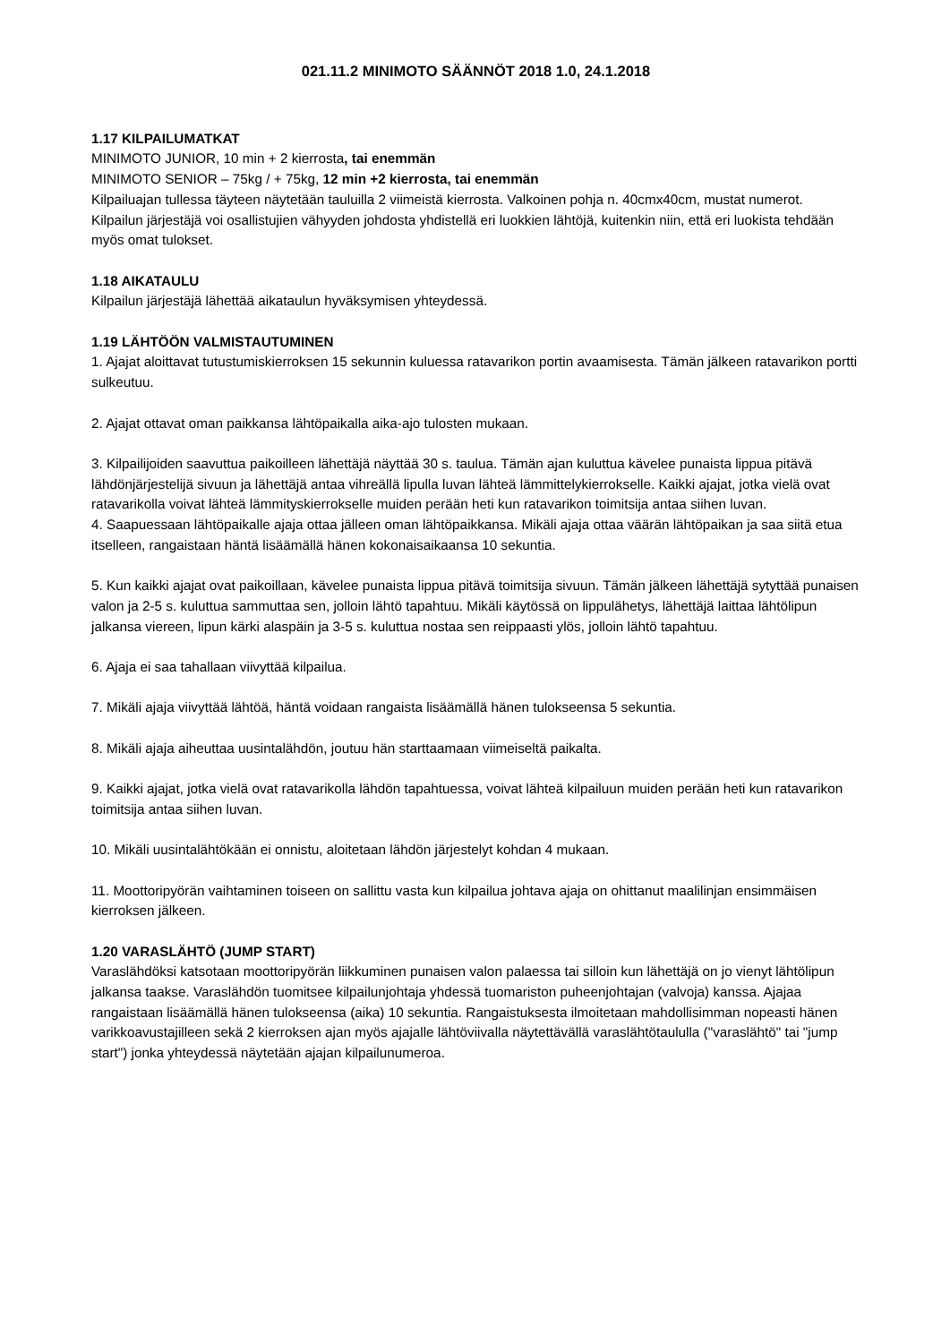021.11.2 MINIMOTO SÄÄNNÖT 2018 1.0, 24.1.2018
1.17 KILPAILUMATKAT
MINIMOTO JUNIOR, 10 min + 2 kierrosta, tai enemmän
MINIMOTO SENIOR – 75kg / + 75kg, 12 min +2 kierrosta, tai enemmän
Kilpailuajan tullessa täyteen näytetään tauluilla 2 viimeistä kierrosta. Valkoinen pohja n. 40cmx40cm, mustat numerot.
Kilpailun järjestäjä voi osallistujien vähyyden johdosta yhdistellä eri luokkien lähtöjä, kuitenkin niin, että eri luokista tehdään myös omat tulokset.
1.18 AIKATAULU
Kilpailun järjestäjä lähettää aikataulun hyväksymisen yhteydessä.
1.19 LÄHTÖÖN VALMISTAUTUMINEN
1. Ajajat aloittavat tutustumiskierroksen 15 sekunnin kuluessa ratavarikon portin avaamisesta. Tämän jälkeen ratavarikon portti sulkeutuu.
2. Ajajat ottavat oman paikkansa lähtöpaikalla aika-ajo tulosten mukaan.
3. Kilpailijoiden saavuttua paikoilleen lähettäjä näyttää 30 s. taulua. Tämän ajan kuluttua kävelee punaista lippua pitävä lähdönjärjestelijä sivuun ja lähettäjä antaa vihreällä lipulla luvan lähteä lämmittelykierrokselle. Kaikki ajajat, jotka vielä ovat ratavarikolla voivat lähteä lämmityskierrokselle muiden perään heti kun ratavarikon toimitsija antaa siihen luvan.
4. Saapuessaan lähtöpaikalle ajaja ottaa jälleen oman lähtöpaikkansa. Mikäli ajaja ottaa väärän lähtöpaikan ja saa siitä etua itselleen, rangaistaan häntä lisäämällä hänen kokonaisaikaansa 10 sekuntia.
5. Kun kaikki ajajat ovat paikoillaan, kävelee punaista lippua pitävä toimitsija sivuun. Tämän jälkeen lähettäjä sytyttää punaisen valon ja 2-5 s. kuluttua sammuttaa sen, jolloin lähtö tapahtuu. Mikäli käytössä on lippulähetys, lähettäjä laittaa lähtölipun jalkansa viereen, lipun kärki alaspäin ja 3-5 s. kuluttua nostaa sen reippaasti ylös, jolloin lähtö tapahtuu.
6. Ajaja ei saa tahallaan viivyttää kilpailua.
7. Mikäli ajaja viivyttää lähtöä, häntä voidaan rangaista lisäämällä hänen tulokseensa 5 sekuntia.
8. Mikäli ajaja aiheuttaa uusintalähdön, joutuu hän starttaamaan viimeiseltä paikalta.
9. Kaikki ajajat, jotka vielä ovat ratavarikolla lähdön tapahtuessa, voivat lähteä kilpailuun muiden perään heti kun ratavarikon toimitsija antaa siihen luvan.
10. Mikäli uusintalähtökään ei onnistu, aloitetaan lähdön järjestelyt kohdan 4 mukaan.
11. Moottoripyörän vaihtaminen toiseen on sallittu vasta kun kilpailua johtava ajaja on ohittanut maalilinjan ensimmäisen kierroksen jälkeen.
1.20 VARASLÄHTÖ (JUMP START)
Varaslähdöksi katsotaan moottoripyörän liikkuminen punaisen valon palaessa tai silloin kun lähettäjä on jo vienyt lähtölipun jalkansa taakse. Varaslähdön tuomitsee kilpailunjohtaja yhdessä tuomariston puheenjohtajan (valvoja) kanssa. Ajajaa rangaistaan lisäämällä hänen tulokseensa (aika) 10 sekuntia. Rangaistuksesta ilmoitetaan mahdollisimman nopeasti hänen varikkoavustajilleen sekä 2 kierroksen ajan myös ajajalle lähtöviivalla näytettävällä varaslähtötaululla ("varaslähtö" tai "jump start") jonka yhteydessä näytetään ajajan kilpailunumeroa.